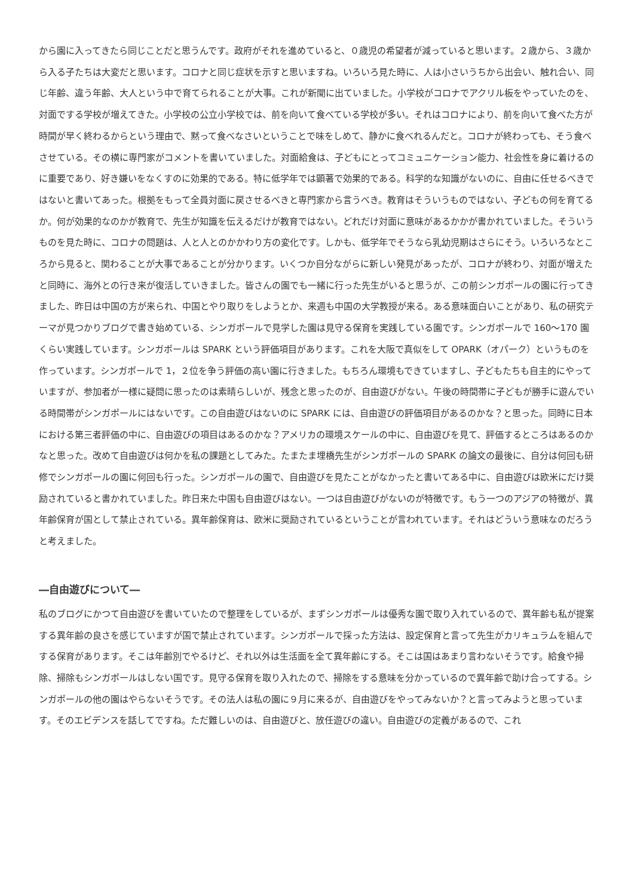から園に入ってきたら同じことだと思うんです。政府がそれを進めていると、０歳児の希望者が減っていると思います。２歳から、３歳から入る子たちは大変だと思います。コロナと同じ症状を示すと思いますね。いろいろ見た時に、人は小さいうちから出会い、触れ合い、同じ年齢、違う年齢、大人という中で育てられることが大事。これが新聞に出ていました。小学校がコロナでアクリル板をやっていたのを、対面でする学校が増えてきた。小学校の公立小学校では、前を向いて食べている学校が多い。それはコロナにより、前を向いて食べた方が時間が早く終わるからという理由で、黙って食べなさいということで味をしめて、静かに食べれるんだと。コロナが終わっても、そう食べさせている。その横に専門家がコメントを書いていました。対面給食は、子どもにとってコミュニケーション能力、社会性を身に着けるのに重要であり、好き嫌いをなくすのに効果的である。特に低学年では顕著で効果的である。科学的な知識がないのに、自由に任せるべきではないと書いてあった。根拠をもって全員対面に戻させるべきと専門家から言うべき。教育はそういうものではない、子どもの何を育てるか。何が効果的なのかが教育で、先生が知識を伝えるだけが教育ではない。どれだけ対面に意味があるかかが書かれていました。そういうものを見た時に、コロナの問題は、人と人とのかかわり方の変化です。しかも、低学年でそうなら乳幼児期はさらにそう。いろいろなところから見ると、関わることが大事であることが分かります。いくつか自分ながらに新しい発見があったが、コロナが終わり、対面が増えたと同時に、海外との行き来が復活していきました。皆さんの園でも一緒に行った先生がいると思うが、この前シンガポールの園に行ってきました、昨日は中国の方が来られ、中国とやり取りをしようとか、来週も中国の大学教授が来る。ある意味面白いことがあり、私の研究テーマが見つかりブログで書き始めている、シンガポールで見学した園は見守る保育を実践している園です。シンガポールで 160〜170 園くらい実践しています。シンガポールは SPARK という評価項目があります。これを大阪で真似をして OPARK（オパーク）というものを作っています。シンガポールで 1，２位を争う評価の高い園に行きました。もちろん環境もできていますし、子どもたちも自主的にやっていますが、参加者が一様に疑問に思ったのは素晴らしいが、残念と思ったのが、自由遊びがない。午後の時間帯に子どもが勝手に遊んでいる時間帯がシンガポールにはないです。この自由遊びはないのに SPARK には、自由遊びの評価項目があるのかな？と思った。同時に日本における第三者評価の中に、自由遊びの項目はあるのかな？アメリカの環境スケールの中に、自由遊びを見て、評価するところはあるのかなと思った。改めて自由遊びは何かを私の課題としてみた。たまたま埋橋先生がシンガポールの SPARK の論文の最後に、自分は何回も研修でシンガポールの園に何回も行った。シンガポールの園で、自由遊びを見たことがなかったと書いてある中に、自由遊びは欧米にだけ奨励されていると書かれていました。昨日来た中国も自由遊びはない。一つは自由遊びがないのが特徴です。もう一つのアジアの特徴が、異年齢保育が国として禁止されている。異年齢保育は、欧米に奨励されているということが言われています。それはどういう意味なのだろうと考えました。
―自由遊びについて―
私のブログにかつて自由遊びを書いていたので整理をしているが、まずシンガポールは優秀な園で取り入れているので、異年齢も私が提案する異年齢の良さを感じていますが国で禁止されています。シンガポールで採った方法は、設定保育と言って先生がカリキュラムを組んでする保育があります。そこは年齢別でやるけど、それ以外は生活面を全て異年齢にする。そこは国はあまり言わないそうです。給食や掃除、掃除もシンガポールはしない国です。見守る保育を取り入れたので、掃除をする意味を分かっているので異年齢で助け合ってする。シンガポールの他の園はやらないそうです。その法人は私の園に９月に来るが、自由遊びをやってみないか？と言ってみようと思っています。そのエビデンスを話してですね。ただ難しいのは、自由遊びと、放任遊びの違い。自由遊びの定義があるので、これ